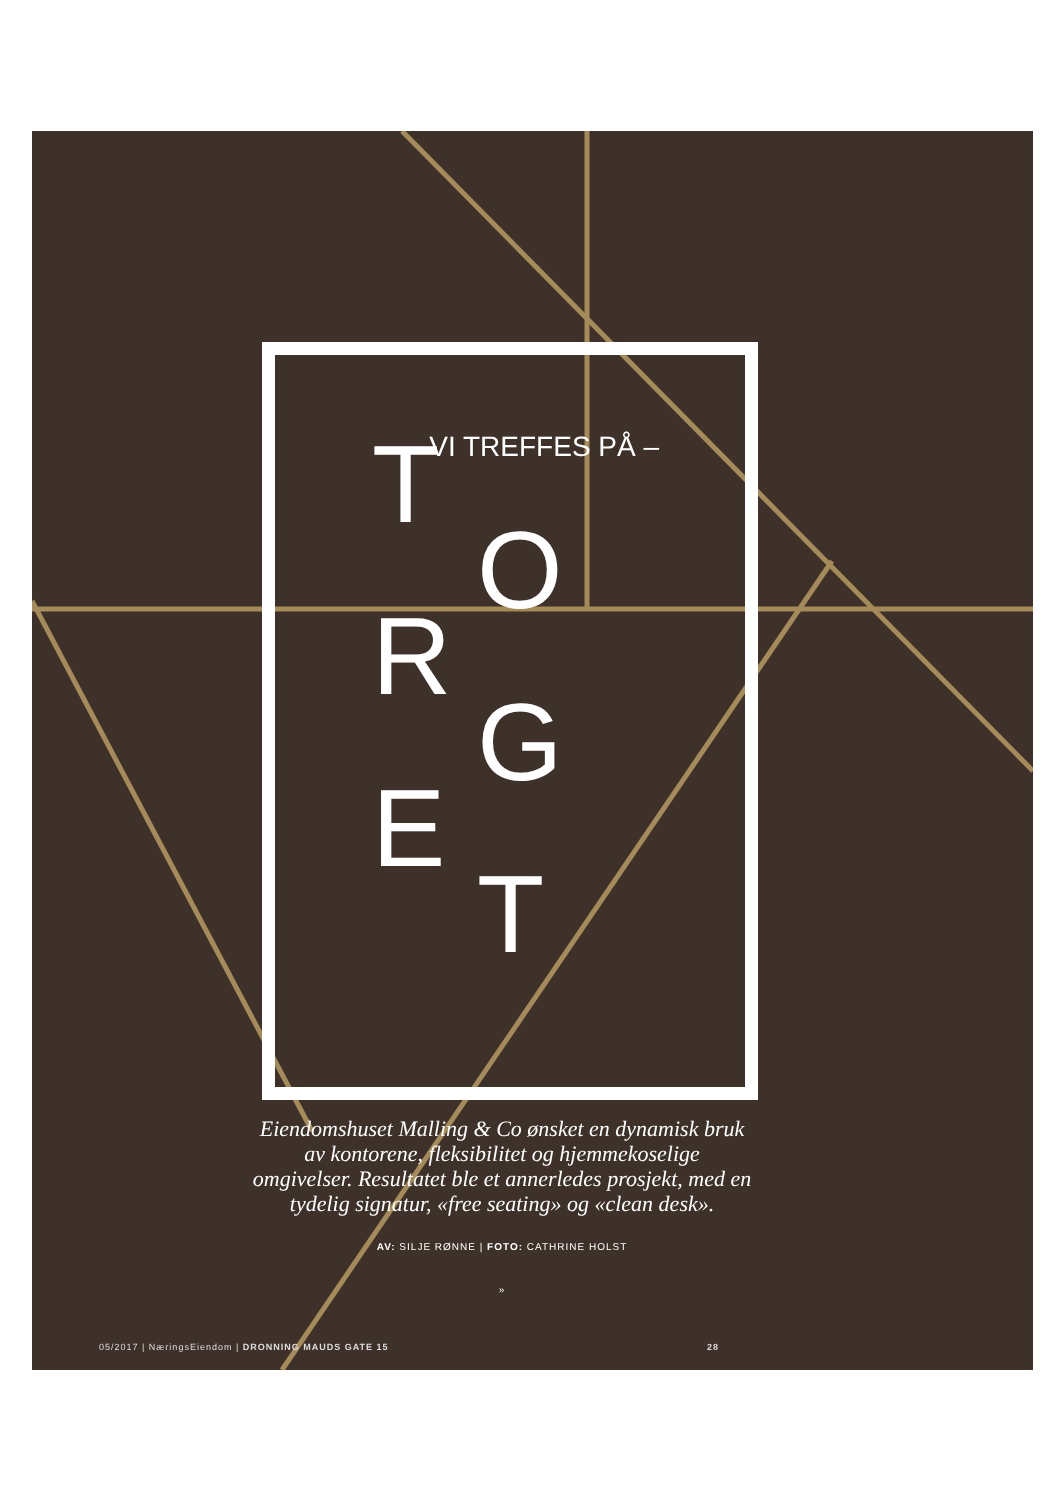– VI TREFFES PÅ – TORGET
Eiendomshuset Malling & Co ønsket en dynamisk bruk av kontorene, fleksibilitet og hjemmekoselige omgivelser. Resultatet ble et annerledes prosjekt, med en tydelig signatur, «free seating» og «clean desk».
AV: SILJE RØNNE | FOTO: CATHRINE HOLST
»
05/2017 | NæringsEiendom | DRONNING MAUDS GATE 15 28